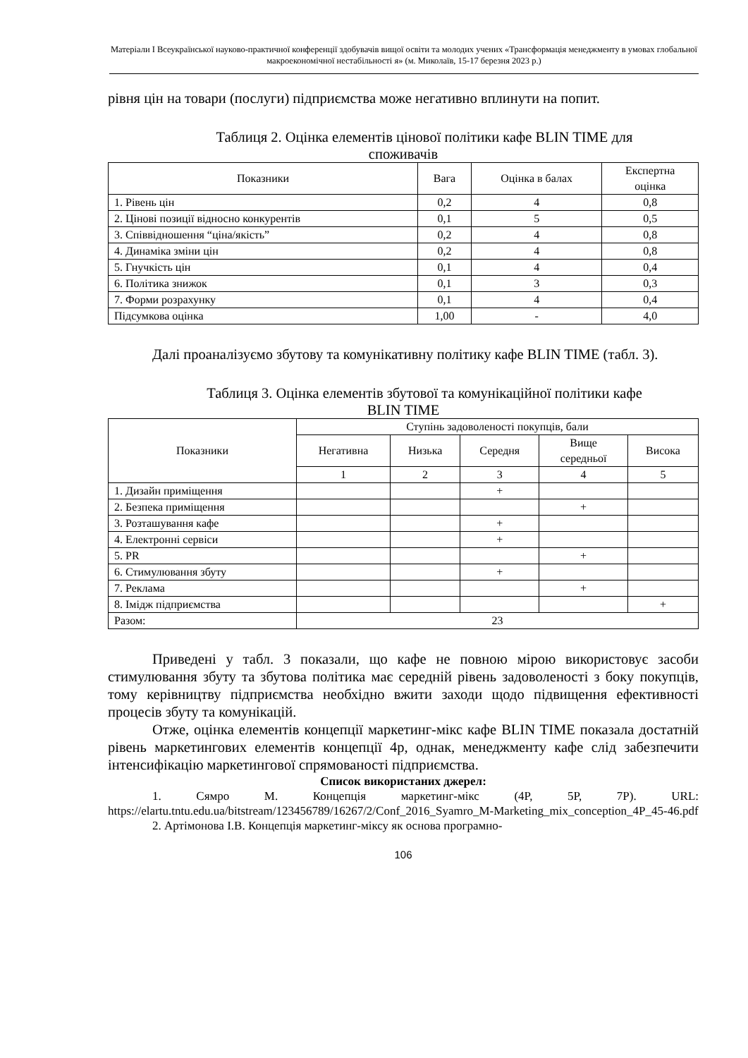Матеріали I Всеукраїнської науково-практичної конференції здобувачів вищої освіти та молодих учених «Трансформація менеджменту в умовах глобальної макроекономічної нестабільності я» (м. Миколаїв, 15-17 березня 2023 р.)
рівня цін на товари (послуги) підприємства може негативно вплинути на попит.
Таблиця 2. Оцінка елементів цінової політики кафе BLIN TIME для
споживачів
| Показники | Вага | Оцінка в балах | Експертна оцінка |
| --- | --- | --- | --- |
| 1. Рівень цін | 0,2 | 4 | 0,8 |
| 2. Цінові позиції відносно конкурентів | 0,1 | 5 | 0,5 |
| 3. Співвідношення “ціна/якість” | 0,2 | 4 | 0,8 |
| 4. Динаміка зміни цін | 0,2 | 4 | 0,8 |
| 5. Гнучкість цін | 0,1 | 4 | 0,4 |
| 6. Політика знижок | 0,1 | 3 | 0,3 |
| 7. Форми розрахунку | 0,1 | 4 | 0,4 |
| Підсумкова оцінка | 1,00 | - | 4,0 |
Далі проаналізуємо збутову та комунікативну політику кафе BLIN TIME (табл. 3).
Таблиця 3. Оцінка елементів збутової та комунікаційної політики кафе
BLIN TIME
| Показники | Ступінь задоволеності покупців, бали | | | | |
| --- | --- | --- | --- | --- | --- |
| | Негативна | Низька | Середня | Вище середньої | Висока |
| | 1 | 2 | 3 | 4 | 5 |
| 1. Дизайн приміщення | | | + | | |
| 2. Безпека приміщення | | | | + | |
| 3. Розташування кафе | | | + | | |
| 4. Електронні сервіси | | | + | | |
| 5. PR | | | | + | |
| 6. Стимулювання збуту | | | + | | |
| 7. Реклама | | | | + | |
| 8. Імідж підприємства | | | | | + |
| Разом: | 23 | | | | |
Приведені у табл. 3 показали, що кафе не повною мірою використовує засоби стимулювання збуту та збутова політика має середній рівень задоволеності з боку покупців, тому керівництву підприємства необхідно вжити заходи щодо підвищення ефективності процесів збуту та комунікацій.
Отже, оцінка елементів концепції маркетинг-мікс кафе BLIN TIME показала достатній рівень маркетингових елементів концепції 4р, однак, менеджменту кафе слід забезпечити інтенсифікацію маркетингової спрямованості підприємства.
Список використаних джерел:
1. Сямро М. Концепція маркетинг-мікс (4P, 5P, 7P). URL: https://elartu.tntu.edu.ua/bitstream/123456789/16267/2/Conf_2016_Syamro_M-Marketing_mix_conception_4P_45-46.pdf
2. Артімонова І.В. Концепція маркетинг-міксу як основа програмно-
106